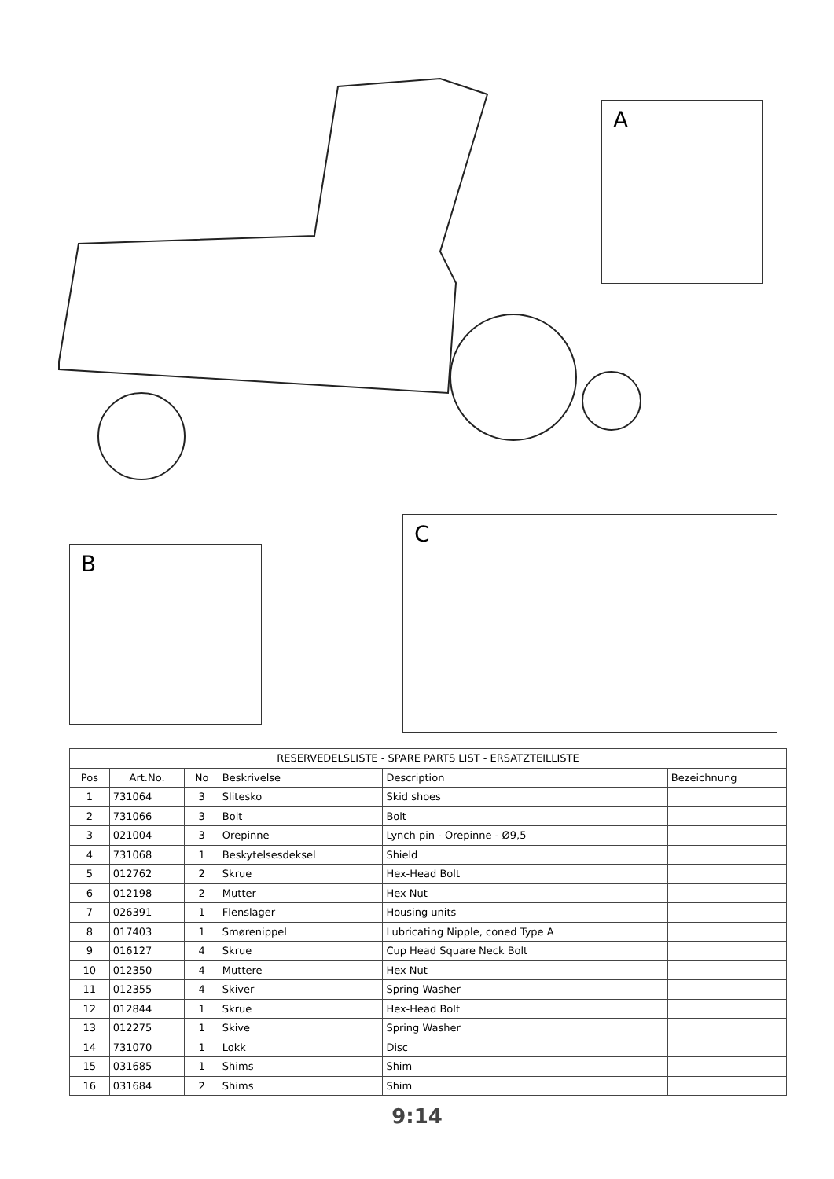A
B
C
| RESERVEDELSLISTE - SPARE PARTS LIST - ERSATZTEILLISTE | | | | | |
| --- | --- | --- | --- | --- | --- |
| Pos | Art.No. | No | Beskrivelse | Description | Bezeichnung |
| 1 | 731064 | 3 | Slitesko | Skid shoes | |
| 2 | 731066 | 3 | Bolt | Bolt | |
| 3 | 021004 | 3 | Orepinne | Lynch pin - Orepinne - Ø9,5 | |
| 4 | 731068 | 1 | Beskytelsesdeksel | Shield | |
| 5 | 012762 | 2 | Skrue | Hex-Head Bolt | |
| 6 | 012198 | 2 | Mutter | Hex Nut | |
| 7 | 026391 | 1 | Flenslager | Housing units | |
| 8 | 017403 | 1 | Smørenippel | Lubricating Nipple, coned Type A | |
| 9 | 016127 | 4 | Skrue | Cup Head Square Neck Bolt | |
| 10 | 012350 | 4 | Muttere | Hex Nut | |
| 11 | 012355 | 4 | Skiver | Spring Washer | |
| 12 | 012844 | 1 | Skrue | Hex-Head Bolt | |
| 13 | 012275 | 1 | Skive | Spring Washer | |
| 14 | 731070 | 1 | Lokk | Disc | |
| 15 | 031685 | 1 | Shims | Shim | |
| 16 | 031684 | 2 | Shims | Shim | |
9:14